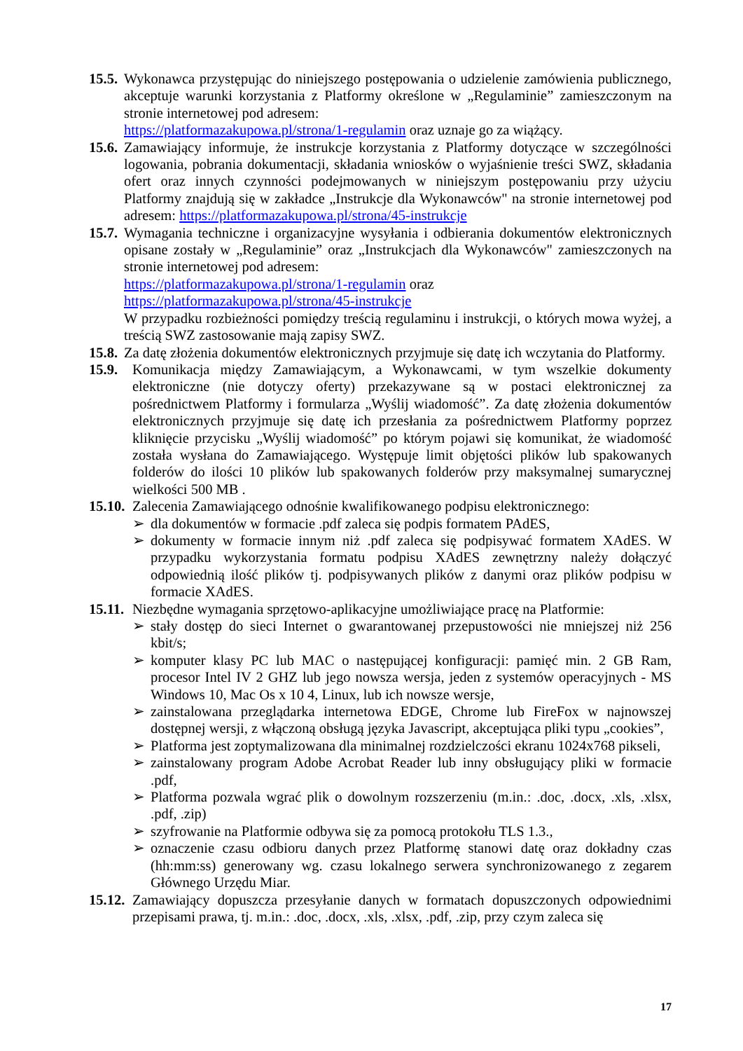15.5. Wykonawca przystępując do niniejszego postępowania o udzielenie zamówienia publicznego, akceptuje warunki korzystania z Platformy określone w „Regulaminie” zamieszczonym na stronie internetowej pod adresem:
https://platformazakupowa.pl/strona/1-regulamin oraz uznaje go za wiążący.
15.6. Zamawiający informuje, że instrukcje korzystania z Platformy dotyczące w szczególności logowania, pobrania dokumentacji, składania wniosków o wyjaśnienie treści SWZ, składania ofert oraz innych czynności podejmowanych w niniejszym postępowaniu przy użyciu Platformy znajdują się w zakładce „Instrukcje dla Wykonawców" na stronie internetowej pod adresem: https://platformazakupowa.pl/strona/45-instrukcje
15.7. Wymagania techniczne i organizacyjne wysyłania i odbierania dokumentów elektronicznych opisane zostały w „Regulaminie” oraz „Instrukcjach dla Wykonawców" zamieszczonych na stronie internetowej pod adresem:
https://platformazakupowa.pl/strona/1-regulamin oraz
https://platformazakupowa.pl/strona/45-instrukcje
W przypadku rozbieżności pomiędzy treścią regulaminu i instrukcji, o których mowa wyżej, a treścią SWZ zastosowanie mają zapisy SWZ.
15.8. Za datę złożenia dokumentów elektronicznych przyjmuje się datę ich wczytania do Platformy.
15.9. Komunikacja między Zamawiającym, a Wykonawcami, w tym wszelkie dokumenty elektroniczne (nie dotyczy oferty) przekazywane są w postaci elektronicznej za pośrednictwem Platformy i formularza „Wyślij wiadomość”. Za datę złożenia dokumentów elektronicznych przyjmuje się datę ich przesłania za pośrednictwem Platformy poprzez kliknięcie przycisku „Wyślij wiadomość” po którym pojawi się komunikat, że wiadomość została wysłana do Zamawiającego. Występuje limit objętości plików lub spakowanych folderów do ilości 10 plików lub spakowanych folderów przy maksymalnej sumarycznej wielkości 500 MB .
15.10. Zalecenia Zamawiającego odnośnie kwalifikowanego podpisu elektronicznego:
➢ dla dokumentów w formacie .pdf zaleca się podpis formatem PAdES,
➢ dokumenty w formacie innym niż .pdf zaleca się podpisywać formatem XAdES. W przypadku wykorzystania formatu podpisu XAdES zewnętrzny należy dołączyć odpowiednią ilość plików tj. podpisywanych plików z danymi oraz plików podpisu w formacie XAdES.
15.11. Niezbędne wymagania sprzętowo-aplikacyjne umożliwiające pracę na Platformie:
➢ stały dostęp do sieci Internet o gwarantowanej przepustowości nie mniejszej niż 256 kbit/s;
➢ komputer klasy PC lub MAC o następującej konfiguracji: pamięć min. 2 GB Ram, procesor Intel IV 2 GHZ lub jego nowsza wersja, jeden z systemów operacyjnych - MS Windows 10, Mac Os x 10 4, Linux, lub ich nowsze wersje,
➢ zainstalowana przeglądarka internetowa EDGE, Chrome lub FireFox w najnowszej dostępnej wersji, z włączoną obsługą języka Javascript, akceptująca pliki typu „cookies”,
➢ Platforma jest zoptymalizowana dla minimalnej rozdzielczości ekranu 1024x768 pikseli,
➢ zainstalowany program Adobe Acrobat Reader lub inny obsługujący pliki w formacie .pdf,
➢ Platforma pozwala wgrać plik o dowolnym rozszerzeniu (m.in.: .doc, .docx, .xls, .xlsx, .pdf, .zip)
➢ szyfrowanie na Platformie odbywa się za pomocą protokołu TLS 1.3.,
➢ oznaczenie czasu odbioru danych przez Platformę stanowi datę oraz dokładny czas (hh:mm:ss) generowany wg. czasu lokalnego serwera synchronizowanego z zegarem Głównego Urzędu Miar.
15.12. Zamawiający dopuszcza przesyłanie danych w formatach dopuszczonych odpowiednimi przepisami prawa, tj. m.in.: .doc, .docx, .xls, .xlsx, .pdf, .zip, przy czym zaleca się
17